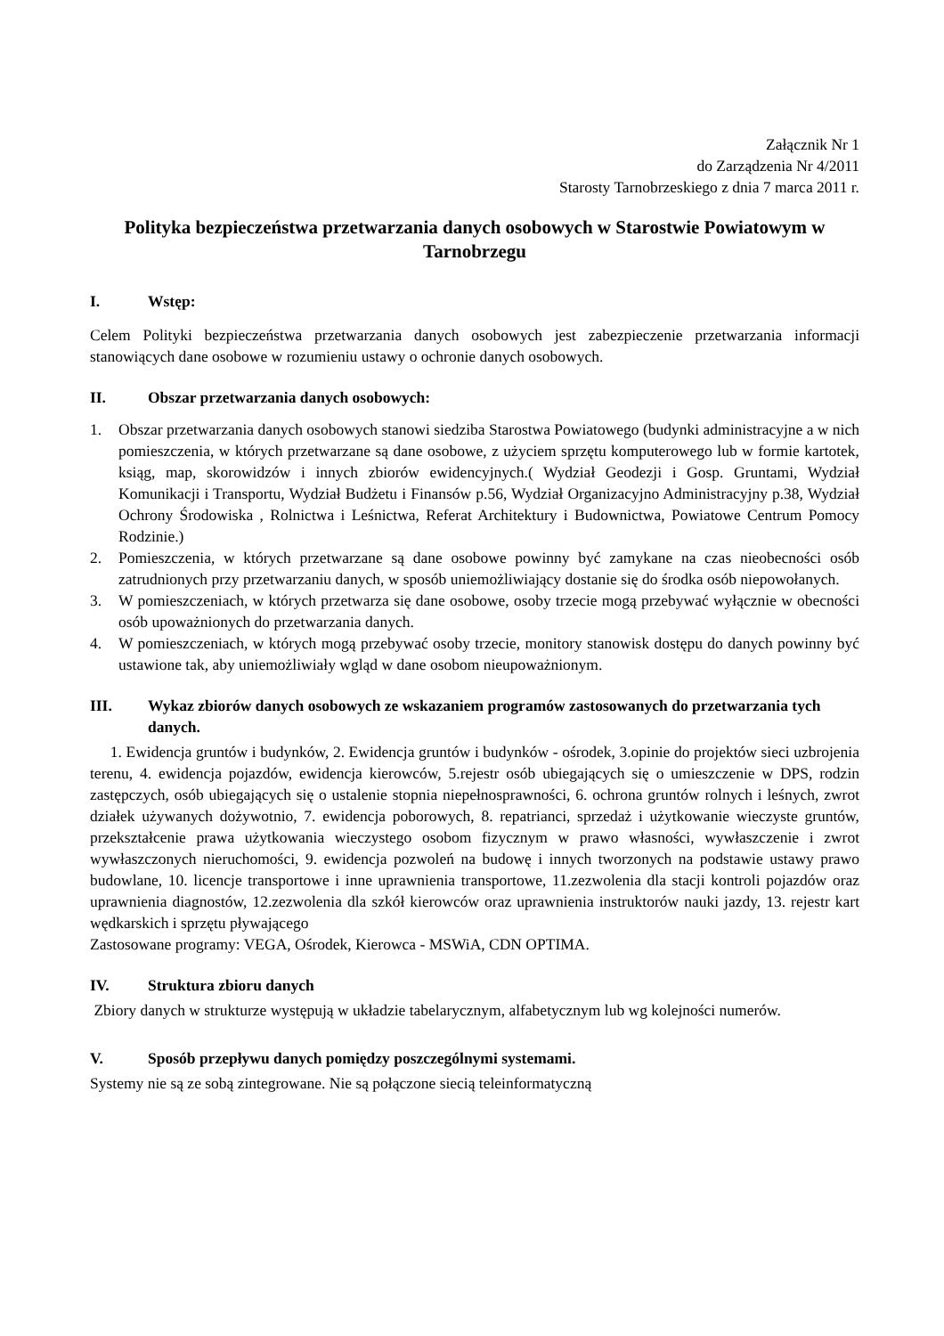Załącznik Nr 1
do Zarządzenia Nr 4/2011
Starosty Tarnobrzeskiego z dnia 7 marca 2011 r.
Polityka bezpieczeństwa przetwarzania danych osobowych w Starostwie Powiatowym w Tarnobrzegu
I. Wstęp:
Celem Polityki bezpieczeństwa przetwarzania danych osobowych jest zabezpieczenie przetwarzania informacji stanowiących dane osobowe w rozumieniu ustawy o ochronie danych osobowych.
II. Obszar przetwarzania danych osobowych:
1. Obszar przetwarzania danych osobowych stanowi siedziba Starostwa Powiatowego (budynki administracyjne a w nich pomieszczenia, w których przetwarzane są dane osobowe, z użyciem sprzętu komputerowego lub w formie kartotek, ksiąg, map, skorowidzów i innych zbiorów ewidencyjnych.( Wydział Geodezji i Gosp. Gruntami, Wydział Komunikacji i Transportu, Wydział Budżetu i Finansów p.56, Wydział Organizacyjno Administracyjny p.38, Wydział Ochrony Środowiska , Rolnictwa i Leśnictwa, Referat Architektury i Budownictwa, Powiatowe Centrum Pomocy Rodzinie.)
2. Pomieszczenia, w których przetwarzane są dane osobowe powinny być zamykane na czas nieobecności osób zatrudnionych przy przetwarzaniu danych, w sposób uniemożliwiający dostanie się do środka osób niepowołanych.
3. W pomieszczeniach, w których przetwarza się dane osobowe, osoby trzecie mogą przebywać wyłącznie w obecności osób upoważnionych do przetwarzania danych.
4. W pomieszczeniach, w których mogą przebywać osoby trzecie, monitory stanowisk dostępu do danych powinny być ustawione tak, aby uniemożliwiały wgląd w dane osobom nieupoważnionym.
III. Wykaz zbiorów danych osobowych ze wskazaniem programów zastosowanych do przetwarzania tych danych.
1. Ewidencja gruntów i budynków, 2. Ewidencja gruntów i budynków - ośrodek, 3.opinie do projektów sieci uzbrojenia terenu, 4. ewidencja pojazdów, ewidencja kierowców, 5.rejestr osób ubiegających się o umieszczenie w DPS, rodzin zastępczych, osób ubiegających się o ustalenie stopnia niepełnosprawności, 6. ochrona gruntów rolnych i leśnych, zwrot działek używanych dożywotnio, 7. ewidencja poborowych, 8. repatrianci, sprzedaż i użytkowanie wieczyste gruntów, przekształcenie prawa użytkowania wieczystego osobom fizycznym w prawo własności, wywłaszczenie i zwrot wywłaszczonych nieruchomości, 9. ewidencja pozwoleń na budowę i innych tworzonych na podstawie ustawy prawo budowlane, 10. licencje transportowe i inne uprawnienia transportowe, 11.zezwolenia dla stacji kontroli pojazdów oraz uprawnienia diagnostów, 12.zezwolenia dla szkół kierowców oraz uprawnienia instruktorów nauki jazdy, 13. rejestr kart wędkarskich i sprzętu pływającego
Zastosowane programy: VEGA, Ośrodek, Kierowca - MSWiA, CDN OPTIMA.
IV. Struktura zbioru danych
Zbiory danych w strukturze występują w układzie tabelarycznym, alfabetycznym lub wg kolejności numerów.
V. Sposób przepływu danych pomiędzy poszczególnymi systemami.
Systemy nie są ze sobą zintegrowane. Nie są połączone siecią teleinformatyczną